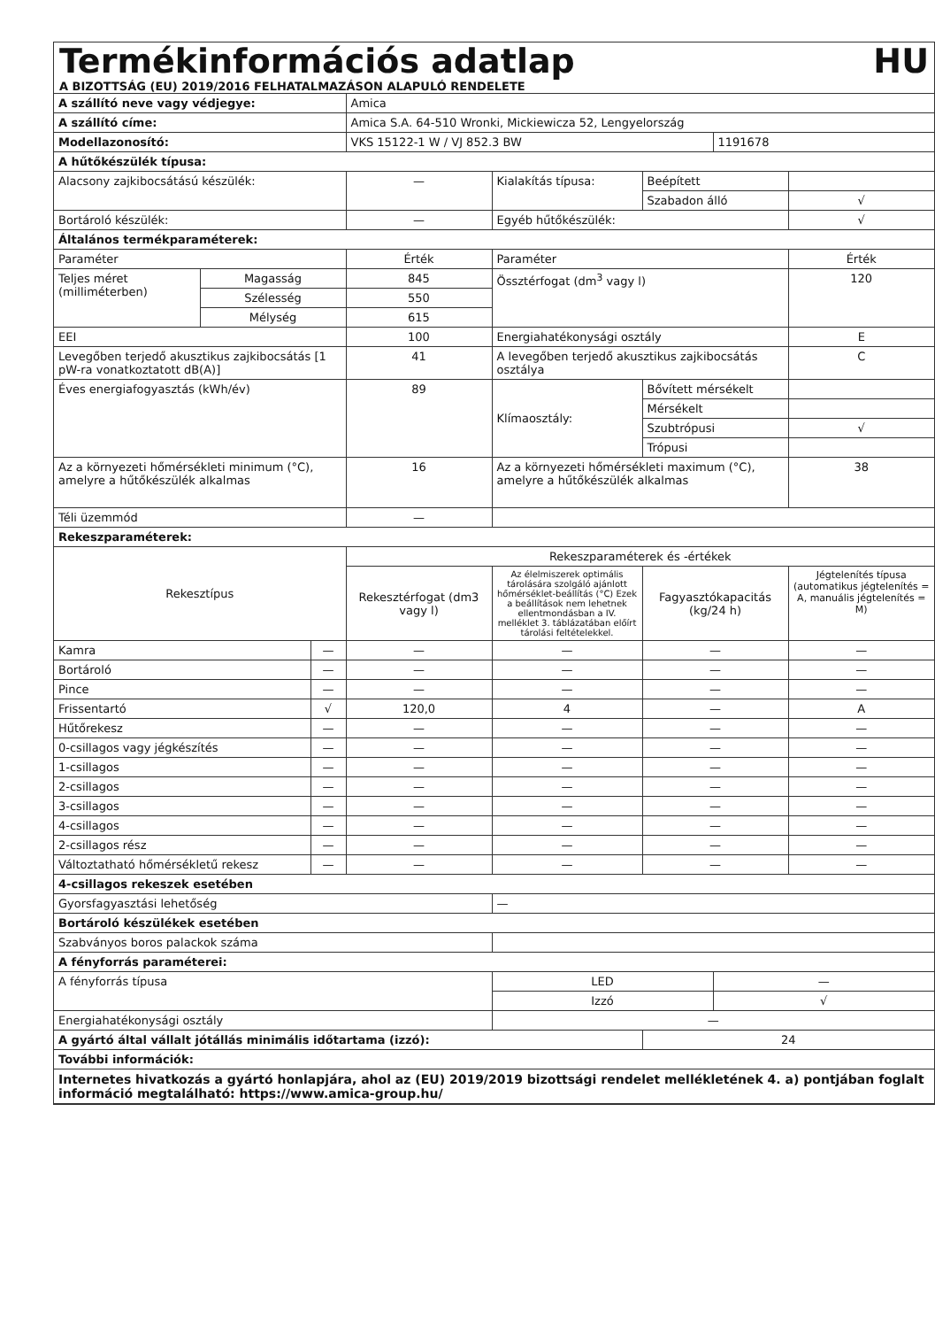Termékinformációs adatlap HU
A BIZOTTSÁG (EU) 2019/2016 FELHATALMAZÁSON ALAPULÓ RENDELETE
| A szállító neve vagy védjegye: | | | Amica | | | | |
| A szállító címe: | | | Amica S.A. 64-510 Wronki, Mickiewicza 52, Lengyelország | | | | |
| Modellazonosító: | | | VKS 15122-1 W / VJ 852.3 BW | | | 1191678 | |
| A hűtőkészülék típusa: | | | | | | | |
| Alacsony zajkibocsátású készülék: | | | — | Kialakítás típusa: | Beépített | | |
| | | | | | Szabadon álló | | √ |
| Bortároló készülék: | | | — | Egyéb hűtőkészülék: | | | √ |
| Általános termékparaméterek: | | | | | | | |
| Paraméter | | | Érték | Paraméter | | | Érték |
| Teljes méret (milliméterben) | Magasság | | 845 | Össztérfogat (dm<sup>3</sup> vagy l) | | | 120 |
| | Szélesség | | 550 | | | | |
| | Mélység | | 615 | | | | |
| EEI | | | 100 | Energiahatékonysági osztály | | | E |
| Levegőben terjedő akusztikus zajkibocsátás [1 pW-ra vonatkoztatott dB(A)] | | | 41 | A levegőben terjedő akusztikus zajkibocsátás osztálya | | | C |
| Éves energiafogyasztás (kWh/év) | | | 89 | Klímaosztály: | Bővített mérsékelt | | |
| | | | | | Mérsékelt | | |
| | | | | | Szubtrópusi | | √ |
| | | | | | Trópusi | | |
| Az a környezeti hőmérsékleti minimum (°C), amelyre a hűtőkészülék alkalmas | | | 16 | Az a környezeti hőmérsékleti maximum (°C), amelyre a hűtőkészülék alkalmas | | | 38 |
| Téli üzemmód | | | — | | | | |
| Rekeszparaméterek: | | | | | | | |
| Rekesztípus | | | Rekeszparaméterek és -értékek | | | | |
| | | | Rekesztérfogat (dm3 vagy l) | Az élelmiszerek optimális tárolására szolgáló ajánlott hőmérséklet-beállítás (°C) Ezek a beállítások nem lehetnek ellentmondásban a IV. melléklet 3. táblázatában előírt tárolási feltételekkel. | Fagyasztókapacitás (kg/24 h) | | Jégtelenítés típusa (automatikus jégtelenítés = A, manuális jégtelenítés = M) |
| Kamra | | — | — | — | — | | — |
| Bortároló | | — | — | — | — | | — |
| Pince | | — | — | — | — | | — |
| Frissentartó | | √ | 120,0 | 4 | — | | A |
| Hűtőrekesz | | — | — | — | — | | — |
| 0-csillagos vagy jégkészítés | | — | — | — | — | | — |
| 1-csillagos | | — | — | — | — | | — |
| 2-csillagos | | — | — | — | — | | — |
| 3-csillagos | | — | — | — | — | | — |
| 4-csillagos | | — | — | — | — | | — |
| 2-csillagos rész | | — | — | — | — | | — |
| Változtatható hőmérsékletű rekesz | | — | — | — | — | | — |
| 4-csillagos rekeszek esetében | | | | | | | |
| Gyorsfagyasztási lehetőség | | | | — | | | |
| Bortároló készülékek esetében | | | | | | | |
| Szabványos boros palackok száma | | | | | | | |
| A fényforrás paraméterei: | | | | | | | |
| A fényforrás típusa | | | | LED | | — | |
| | | | | Izzó | | √ | |
| Energiahatékonysági osztály | | | | — | | | |
| A gyártó által vállalt jótállás minimális időtartama (izzó): | | | | | 24 | | |
| További információk: | | | | | | | |
| Internetes hivatkozás a gyártó honlapjára, ahol az (EU) 2019/2019 bizottsági rendelet mellékletének 4. a) pontjában foglalt információ megtalálható: https://www.amica-group.hu/ | | | | | | | |